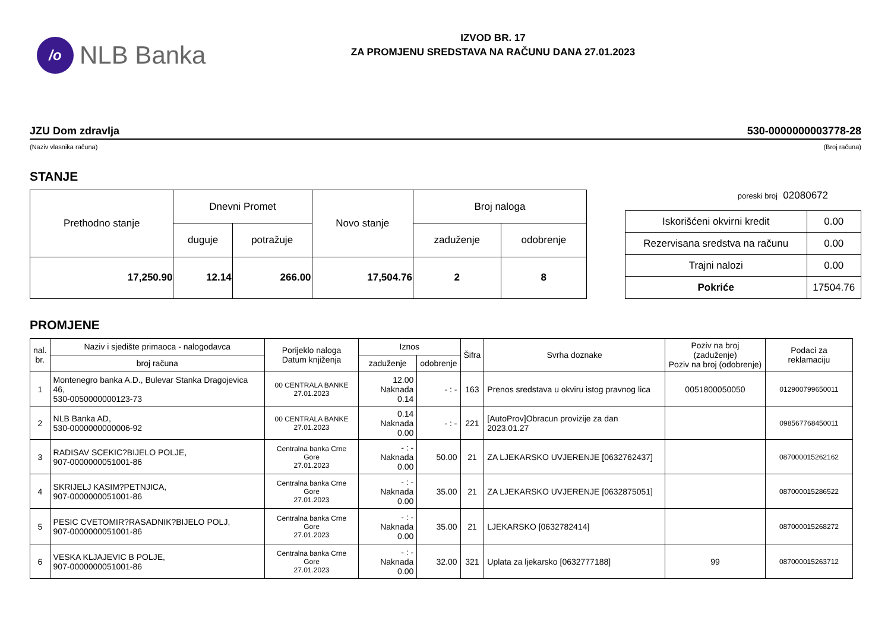/o
NLB Banka
IZVOD BR. 17
ZA PROMJENU SREDSTAVA NA RAČUNU DANA 27.01.2023
JZU Dom zdravlja 530-0000000003778-28
(Naziv vlasnika računa) (Broj računa)
STANJE
| Prethodno stanje | Dnevni Promet | | Novo stanje | Broj naloga | |
| --- | --- | --- | --- | --- | --- |
| | duguje | potražuje | | zaduženje | odobrenje |
| 17,250.90 | 12.14 | 266.00 | 17,504.76 | 2 | 8 |
poreski broj 02080672
| Iskorišćeni okvirni kredit | 0.00 |
| Rezervisana sredstva na računu | 0.00 |
| Trajni nalozi | 0.00 |
| Pokriće | 17504.76 |
PROMJENE
| nal. br. | Naziv i sjedište primaoca - nalogodavca | Porijeklo naloga Datum knjiženja | Iznos | | Šifra | Svrha doznake | Poziv na broj (zaduženje) Poziv na broj (odobrenje) | Podaci za reklamaciju |
| --- | --- | --- | --- | --- | --- | --- | --- | --- |
| | broj računa | | zaduženje | odobrenje | | | | |
| 1 | Montenegro banka A.D., Bulevar Stanka Dragojevica 46, 530-0050000000123-73 | 00 CENTRALA BANKE 27.01.2023 | 12.00 Naknada 0.14 | - : - | 163 | Prenos sredstava u okviru istog pravnog lica | 0051800050050 | 012900799650011 |
| 2 | NLB Banka AD, 530-0000000000006-92 | 00 CENTRALA BANKE 27.01.2023 | 0.14 Naknada 0.00 | - : - | 221 | [AutoProv]Obracun provizije za dan 2023.01.27 | | 098567768450011 |
| 3 | RADISAV SCEKIC?BIJELO POLJE, 907-0000000051001-86 | Centralna banka Crne Gore 27.01.2023 | - : - Naknada 0.00 | 50.00 | 21 | ZA LJEKARSKO UVJERENJE [0632762437] | | 087000015262162 |
| 4 | SKRIJELJ KASIM?PETNJICA, 907-0000000051001-86 | Centralna banka Crne Gore 27.01.2023 | - : - Naknada 0.00 | 35.00 | 21 | ZA LJEKARSKO UVJERENJE [0632875051] | | 087000015286522 |
| 5 | PESIC CVETOMIR?RASADNIK?BIJELO POLJ, 907-0000000051001-86 | Centralna banka Crne Gore 27.01.2023 | - : - Naknada 0.00 | 35.00 | 21 | LJEKARSKO [0632782414] | | 087000015268272 |
| 6 | VESKA KLJAJEVIC B POLJE, 907-0000000051001-86 | Centralna banka Crne Gore 27.01.2023 | - : - Naknada 0.00 | 32.00 | 321 | Uplata za ljekarsko [0632777188] | 99 | 087000015263712 |